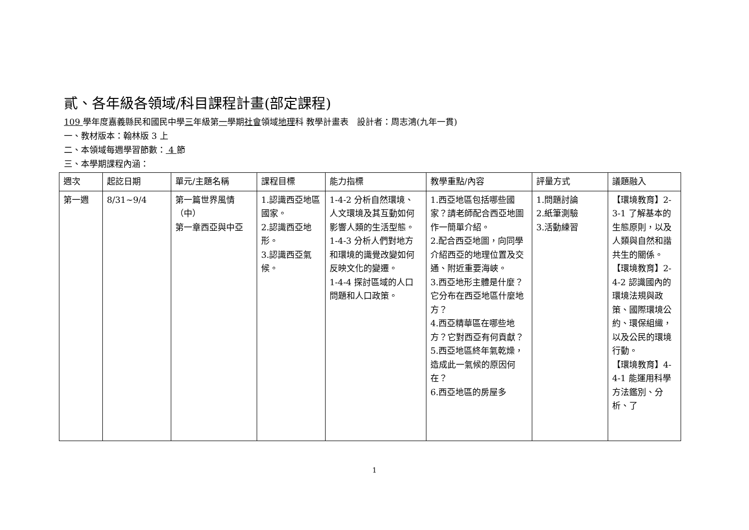貳、各年級各領域/科目課程計畫(部定課程)
109 學年度嘉義縣民和國民中學三年級第一學期社會領域地理科 教學計畫表　設計者：周志鴻(九年一貫)
一、教材版本：翰林版 3 上
二、本領域每週學習節數： 4 節
三、本學期課程內涵：
| 週次 | 起訖日期 | 單元/主題名稱 | 課程目標 | 能力指標 | 教學重點/內容 | 評量方式 | 議題融入 |
| --- | --- | --- | --- | --- | --- | --- | --- |
| 第一週 | 8/31~9/4 | 第一篇世界風情（中） 第一章西亞與中亞 | 1.認識西亞地區國家。 2.認識西亞地形。 3.認識西亞氣候。 | 1-4-2 分析自然環境、人文環境及其互動如何影響人類的生活型態。 1-4-3 分析人們對地方和環境的識覺改變如何反映文化的變遷。 1-4-4 探討區域的人口問題和人口政策。 | 1.西亞地區包括哪些國家？請老師配合西亞地圖作一簡單介紹。 2.配合西亞地圖，向同學介紹西亞的地理位置及交通、附近重要海峽。 3.西亞地形主體是什麼？它分布在西亞地區什麼地方？ 4.西亞精華區在哪些地方？它對西亞有何貢獻？ 5.西亞地區終年氣乾燥，造成此一氣候的原因何在？ 6.西亞地區的房屋多 | 1.問題討論 2.紙筆測驗 3.活動練習 | 【環境教育】2-3-1 了解基本的生態原則，以及人類與自然和諧共生的關係。 【環境教育】2-4-2 認識國內的環境法規與政策、國際環境公約、環保組織，以及公民的環境行動。 【環境教育】4-4-1 能運用科學方法鑑別、分析、了 |
1